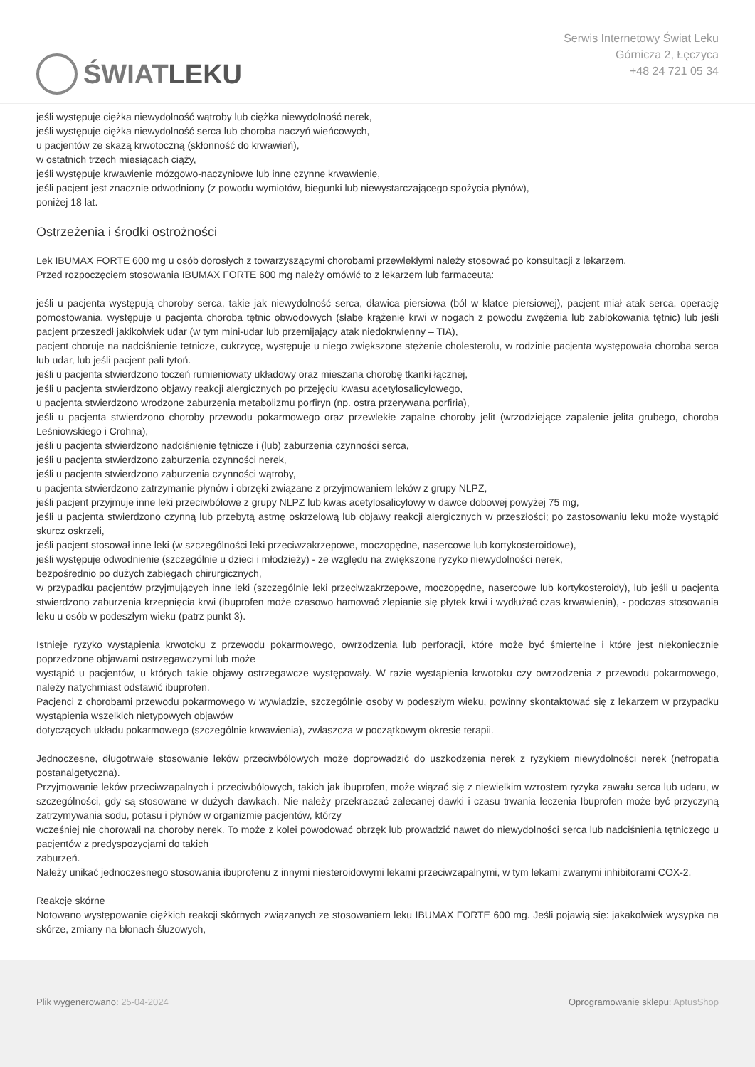ŚWIAT LEKU
Serwis Internetowy Świat Leku
Górnicza 2, Łęczyca
+48 24 721 05 34
jeśli występuje ciężka niewydolność wątroby lub ciężka niewydolność nerek,
jeśli występuje ciężka niewydolność serca lub choroba naczyń wieńcowych,
u pacjentów ze skazą krwotoczną (skłonność do krwawień),
w ostatnich trzech miesiącach ciąży,
jeśli występuje krwawienie mózgowo-naczyniowe lub inne czynne krwawienie,
jeśli pacjent jest znacznie odwodniony (z powodu wymiotów, biegunki lub niewystarczającego spożycia płynów),
poniżej 18 lat.
Ostrzeżenia i środki ostrożności
Lek IBUMAX FORTE 600 mg u osób dorosłych z towarzyszącymi chorobami przewlekłymi należy stosować po konsultacji z lekarzem.
Przed rozpoczęciem stosowania IBUMAX FORTE 600 mg należy omówić to z lekarzem lub farmaceutą:
jeśli u pacjenta występują choroby serca, takie jak niewydolność serca, dławica piersiowa (ból w klatce piersiowej), pacjent miał atak serca, operację pomostowania, występuje u pacjenta choroba tętnic obwodowych (słabe krążenie krwi w nogach z powodu zwężenia lub zablokowania tętnic) lub jeśli pacjent przeszedł jakikolwiek udar (w tym mini-udar lub przemijający atak niedokrwienny – TIA),
pacjent choruje na nadciśnienie tętnicze, cukrzycę, występuje u niego zwiększone stężenie cholesterolu, w rodzinie pacjenta występowała choroba serca lub udar, lub jeśli pacjent pali tytoń.
jeśli u pacjenta stwierdzono toczeń rumieniowaty układowy oraz mieszana chorobę tkanki łącznej,
jeśli u pacjenta stwierdzono objawy reakcji alergicznych po przejęciu kwasu acetylosalicylowego,
u pacjenta stwierdzono wrodzone zaburzenia metabolizmu porfiryn (np. ostra przerywana porfiria),
jeśli u pacjenta stwierdzono choroby przewodu pokarmowego oraz przewlekłe zapalne choroby jelit (wrzodziejące zapalenie jelita grubego, choroba Leśniowskiego i Crohna),
jeśli u pacjenta stwierdzono nadciśnienie tętnicze i (lub) zaburzenia czynności serca,
jeśli u pacjenta stwierdzono zaburzenia czynności nerek,
jeśli u pacjenta stwierdzono zaburzenia czynności wątroby,
u pacjenta stwierdzono zatrzymanie płynów i obrzęki związane z przyjmowaniem leków z grupy NLPZ,
jeśli pacjent przyjmuje inne leki przeciwbólowe z grupy NLPZ lub kwas acetylosalicylowy w dawce dobowej powyżej 75 mg,
jeśli u pacjenta stwierdzono czynną lub przebytą astmę oskrzelową lub objawy reakcji alergicznych w przeszłości; po zastosowaniu leku może wystąpić skurcz oskrzeli,
jeśli pacjent stosował inne leki (w szczególności leki przeciwzakrzepowe, moczopędne, nasercowe lub kortykosteroidowe),
jeśli występuje odwodnienie (szczególnie u dzieci i młodzieży) - ze względu na zwiększone ryzyko niewydolności nerek,
bezpośrednio po dużych zabiegach chirurgicznych,
w przypadku pacjentów przyjmujących inne leki (szczególnie leki przeciwzakrzepowe, moczopędne, nasercowe lub kortykosteroidy), lub jeśli u pacjenta stwierdzono zaburzenia krzepnięcia krwi (ibuprofen może czasowo hamować zlepianie się płytek krwi i wydłużać czas krwawienia), - podczas stosowania leku u osób w podeszłym wieku (patrz punkt 3).
Istnieje ryzyko wystąpienia krwotoku z przewodu pokarmowego, owrzodzenia lub perforacji, które może być śmiertelne i które jest niekoniecznie poprzedzone objawami ostrzegawczymi lub może
wystąpić u pacjentów, u których takie objawy ostrzegawcze występowały. W razie wystąpienia krwotoku czy owrzodzenia z przewodu pokarmowego, należy natychmiast odstawić ibuprofen.
Pacjenci z chorobami przewodu pokarmowego w wywiadzie, szczególnie osoby w podeszłym wieku, powinny skontaktować się z lekarzem w przypadku wystąpienia wszelkich nietypowych objawów
dotyczących układu pokarmowego (szczególnie krwawienia), zwłaszcza w początkowym okresie terapii.
Jednoczesne, długotrwałe stosowanie leków przeciwbólowych może doprowadzić do uszkodzenia nerek z ryzykiem niewydolności nerek (nefropatia postanalgetyczna).
Przyjmowanie leków przeciwzapalnych i przeciwbólowych, takich jak ibuprofen, może wiązać się z niewielkim wzrostem ryzyka zawału serca lub udaru, w szczególności, gdy są stosowane w dużych dawkach. Nie należy przekraczać zalecanej dawki i czasu trwania leczenia Ibuprofen może być przyczyną zatrzymywania sodu, potasu i płynów w organizmie pacjentów, którzy
wcześniej nie chorowali na choroby nerek. To może z kolei powodować obrzęk lub prowadzić nawet do niewydolności serca lub nadciśnienia tętniczego u pacjentów z predyspozycjami do takich
zaburzeń.
Należy unikać jednoczesnego stosowania ibuprofenu z innymi niesteroidowymi lekami przeciwzapalnymi, w tym lekami zwanymi inhibitorami COX-2.
Reakcje skórne
Notowano występowanie ciężkich reakcji skórnych związanych ze stosowaniem leku IBUMAX FORTE 600 mg. Jeśli pojawią się: jakakolwiek wysypka na skórze, zmiany na błonach śluzowych,
Plik wygenerowano: 25-04-2024 Oprogramowanie sklepu: AptusShop